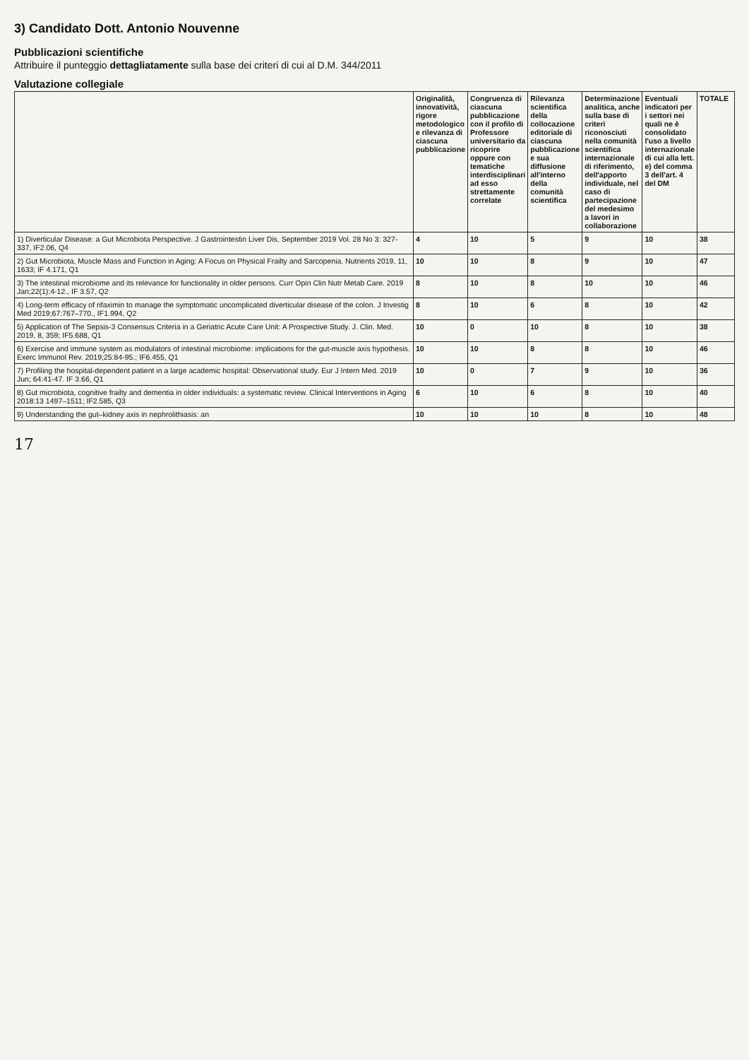3) Candidato Dott. Antonio Nouvenne
Pubblicazioni scientifiche
Attribuire il punteggio dettagliatamente sulla base dei criteri di cui al D.M. 344/2011
Valutazione collegiale
| | Originalità, innovatività, rigore metodologico e rilevanza di ciascuna pubblicazione | Congruenza di ciascuna pubblicazione con il profilo di Professore universitario da ricoprire oppure con tematiche interdisciplinari ad esso strettamente correlate | Rilevanza scientifica della collocazione editoriale di ciascuna pubblicazione e sua diffusione all'interno della comunità scientifica | Determinazione analitica, anche sulla base di criteri riconosciuti nella comunità scientifica internazionale di riferimento, dell'apporto individuale, nel caso di partecipazione del medesimo a lavori in collaborazione | Eventuali indicatori per i settori nei quali ne è consolidato l'uso a livello internazionale di cui alla lett. e) del comma 3 dell'art. 4 del DM | TOTALE |
| --- | --- | --- | --- | --- | --- | --- |
| 1) Diverticular Disease: a Gut Microbiota Perspective. J Gastrointestin Liver Dis, September 2019 Vol. 28 No 3: 327-337, IF2.06, Q4 | 4 | 10 | 5 | 9 | 10 | 38 |
| 2) Gut Microbiota, Muscle Mass and Function in Aging: A Focus on Physical Frailty and Sarcopenia. Nutrients 2019, 11, 1633; IF 4.171, Q1 | 10 | 10 | 8 | 9 | 10 | 47 |
| 3) The intestinal microbiome and its relevance for functionality in older persons. Curr Opin Clin Nutr Metab Care. 2019 Jan;22(1):4-12., IF 3.57, Q2 | 8 | 10 | 8 | 10 | 10 | 46 |
| 4) Long-term efficacy of rifaximin to manage the symptomatic uncomplicated diverticular disease of the colon. J Investig Med 2019;67:767–770., IF1.994, Q2 | 8 | 10 | 6 | 8 | 10 | 42 |
| 5) Application of The Sepsis-3 Consensus Criteria in a Geriatric Acute Care Unit: A Prospective Study. J. Clin. Med. 2019, 8, 359; IF5.688, Q1 | 10 | 0 | 10 | 8 | 10 | 38 |
| 6) Exercise and immune system as modulators of intestinal microbiome: implications for the gut-muscle axis hypothesis. Exerc Immunol Rev. 2019;25:84-95.; IF6.455, Q1 | 10 | 10 | 8 | 8 | 10 | 46 |
| 7) Profiling the hospital-dependent patient in a large academic hospital: Observational study. Eur J Intern Med. 2019 Jun; 64:41-47. IF 3.66, Q1 | 10 | 0 | 7 | 9 | 10 | 36 |
| 8) Gut microbiota, cognitive frailty and dementia in older individuals: a systematic review. Clinical Interventions in Aging 2018:13 1497–1511; IF2.585, Q3 | 6 | 10 | 6 | 8 | 10 | 40 |
| 9) Understanding the gut–kidney axis in nephrolithiasis: an | 10 | 10 | 10 | 8 | 10 | 48 |
17